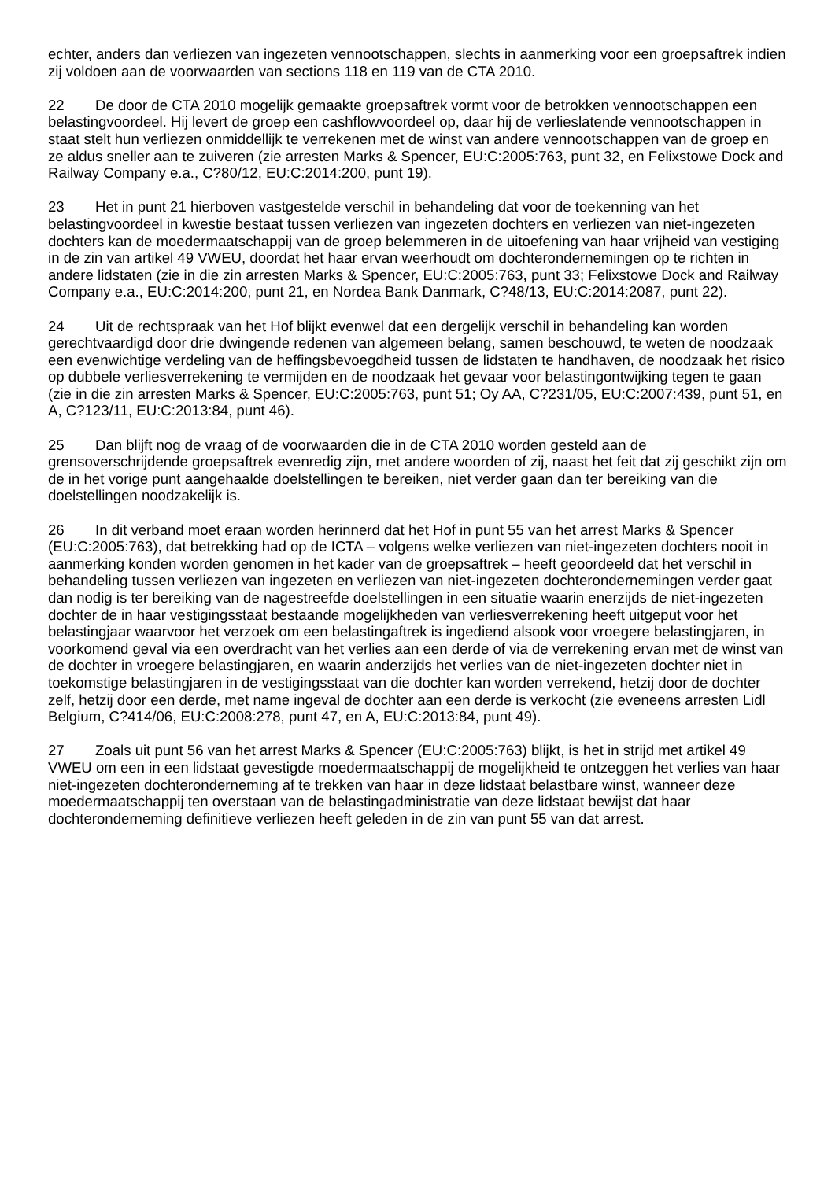echter, anders dan verliezen van ingezeten vennootschappen, slechts in aanmerking voor een groepsaftrek indien zij voldoen aan de voorwaarden van sections 118 en 119 van de CTA 2010.
22 De door de CTA 2010 mogelijk gemaakte groepsaftrek vormt voor de betrokken vennootschappen een belastingvoordeel. Hij levert de groep een cashflowvoordeel op, daar hij de verlieslatende vennootschappen in staat stelt hun verliezen onmiddellijk te verrekenen met de winst van andere vennootschappen van de groep en ze aldus sneller aan te zuiveren (zie arresten Marks & Spencer, EU:C:2005:763, punt 32, en Felixstowe Dock and Railway Company e.a., C?80/12, EU:C:2014:200, punt 19).
23 Het in punt 21 hierboven vastgestelde verschil in behandeling dat voor de toekenning van het belastingvoordeel in kwestie bestaat tussen verliezen van ingezeten dochters en verliezen van niet-ingezeten dochters kan de moedermaatschappij van de groep belemmeren in de uitoefening van haar vrijheid van vestiging in de zin van artikel 49 VWEU, doordat het haar ervan weerhoudt om dochterondernemingen op te richten in andere lidstaten (zie in die zin arresten Marks & Spencer, EU:C:2005:763, punt 33; Felixstowe Dock and Railway Company e.a., EU:C:2014:200, punt 21, en Nordea Bank Danmark, C?48/13, EU:C:2014:2087, punt 22).
24 Uit de rechtspraak van het Hof blijkt evenwel dat een dergelijk verschil in behandeling kan worden gerechtvaardigd door drie dwingende redenen van algemeen belang, samen beschouwd, te weten de noodzaak een evenwichtige verdeling van de heffingsbevoegdheid tussen de lidstaten te handhaven, de noodzaak het risico op dubbele verliesverrekening te vermijden en de noodzaak het gevaar voor belastingontwijking tegen te gaan (zie in die zin arresten Marks & Spencer, EU:C:2005:763, punt 51; Oy AA, C?231/05, EU:C:2007:439, punt 51, en A, C?123/11, EU:C:2013:84, punt 46).
25 Dan blijft nog de vraag of de voorwaarden die in de CTA 2010 worden gesteld aan de grensoverschrijdende groepsaftrek evenredig zijn, met andere woorden of zij, naast het feit dat zij geschikt zijn om de in het vorige punt aangehaalde doelstellingen te bereiken, niet verder gaan dan ter bereiking van die doelstellingen noodzakelijk is.
26 In dit verband moet eraan worden herinnerd dat het Hof in punt 55 van het arrest Marks & Spencer (EU:C:2005:763), dat betrekking had op de ICTA – volgens welke verliezen van niet-ingezeten dochters nooit in aanmerking konden worden genomen in het kader van de groepsaftrek – heeft geoordeeld dat het verschil in behandeling tussen verliezen van ingezeten en verliezen van niet-ingezeten dochterondernemingen verder gaat dan nodig is ter bereiking van de nagestreefde doelstellingen in een situatie waarin enerzijds de niet-ingezeten dochter de in haar vestigingsstaat bestaande mogelijkheden van verliesverrekening heeft uitgeput voor het belastingjaar waarvoor het verzoek om een belastingaftrek is ingediend alsook voor vroegere belastingjaren, in voorkomend geval via een overdracht van het verlies aan een derde of via de verrekening ervan met de winst van de dochter in vroegere belastingjaren, en waarin anderzijds het verlies van de niet-ingezeten dochter niet in toekomstige belastingjaren in de vestigingsstaat van die dochter kan worden verrekend, hetzij door de dochter zelf, hetzij door een derde, met name ingeval de dochter aan een derde is verkocht (zie eveneens arresten Lidl Belgium, C?414/06, EU:C:2008:278, punt 47, en A, EU:C:2013:84, punt 49).
27 Zoals uit punt 56 van het arrest Marks & Spencer (EU:C:2005:763) blijkt, is het in strijd met artikel 49 VWEU om een in een lidstaat gevestigde moedermaatschappij de mogelijkheid te ontzeggen het verlies van haar niet-ingezeten dochteronderneming af te trekken van haar in deze lidstaat belastbare winst, wanneer deze moedermaatschappij ten overstaan van de belastingadministratie van deze lidstaat bewijst dat haar dochteronderneming definitieve verliezen heeft geleden in de zin van punt 55 van dat arrest.